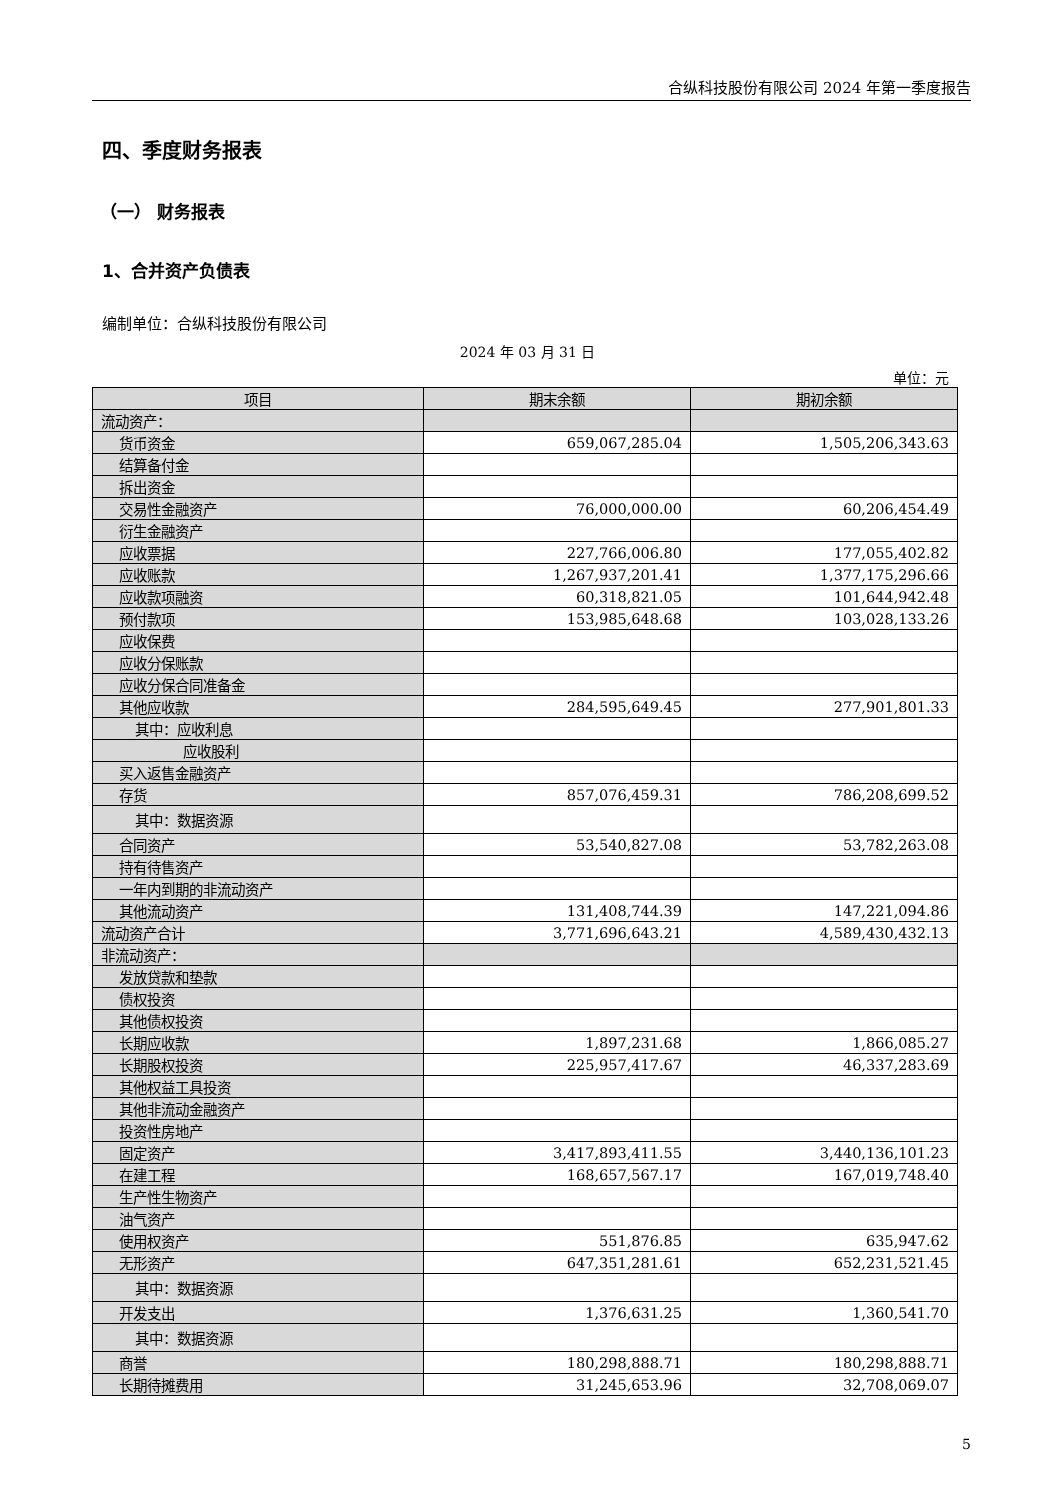合纵科技股份有限公司 2024 年第一季度报告
四、季度财务报表
（一） 财务报表
1、合并资产负债表
编制单位：合纵科技股份有限公司
2024 年 03 月 31 日
单位：元
| 项目 | 期末余额 | 期初余额 |
| --- | --- | --- |
| 流动资产： | | |
| 货币资金 | 659,067,285.04 | 1,505,206,343.63 |
| 结算备付金 | | |
| 拆出资金 | | |
| 交易性金融资产 | 76,000,000.00 | 60,206,454.49 |
| 衍生金融资产 | | |
| 应收票据 | 227,766,006.80 | 177,055,402.82 |
| 应收账款 | 1,267,937,201.41 | 1,377,175,296.66 |
| 应收款项融资 | 60,318,821.05 | 101,644,942.48 |
| 预付款项 | 153,985,648.68 | 103,028,133.26 |
| 应收保费 | | |
| 应收分保账款 | | |
| 应收分保合同准备金 | | |
| 其他应收款 | 284,595,649.45 | 277,901,801.33 |
| 其中：应收利息 | | |
| 应收股利 | | |
| 买入返售金融资产 | | |
| 存货 | 857,076,459.31 | 786,208,699.52 |
| 其中：数据资源 | | |
| 合同资产 | 53,540,827.08 | 53,782,263.08 |
| 持有待售资产 | | |
| 一年内到期的非流动资产 | | |
| 其他流动资产 | 131,408,744.39 | 147,221,094.86 |
| 流动资产合计 | 3,771,696,643.21 | 4,589,430,432.13 |
| 非流动资产： | | |
| 发放贷款和垫款 | | |
| 债权投资 | | |
| 其他债权投资 | | |
| 长期应收款 | 1,897,231.68 | 1,866,085.27 |
| 长期股权投资 | 225,957,417.67 | 46,337,283.69 |
| 其他权益工具投资 | | |
| 其他非流动金融资产 | | |
| 投资性房地产 | | |
| 固定资产 | 3,417,893,411.55 | 3,440,136,101.23 |
| 在建工程 | 168,657,567.17 | 167,019,748.40 |
| 生产性生物资产 | | |
| 油气资产 | | |
| 使用权资产 | 551,876.85 | 635,947.62 |
| 无形资产 | 647,351,281.61 | 652,231,521.45 |
| 其中：数据资源 | | |
| 开发支出 | 1,376,631.25 | 1,360,541.70 |
| 其中：数据资源 | | |
| 商誉 | 180,298,888.71 | 180,298,888.71 |
| 长期待摊费用 | 31,245,653.96 | 32,708,069.07 |
5